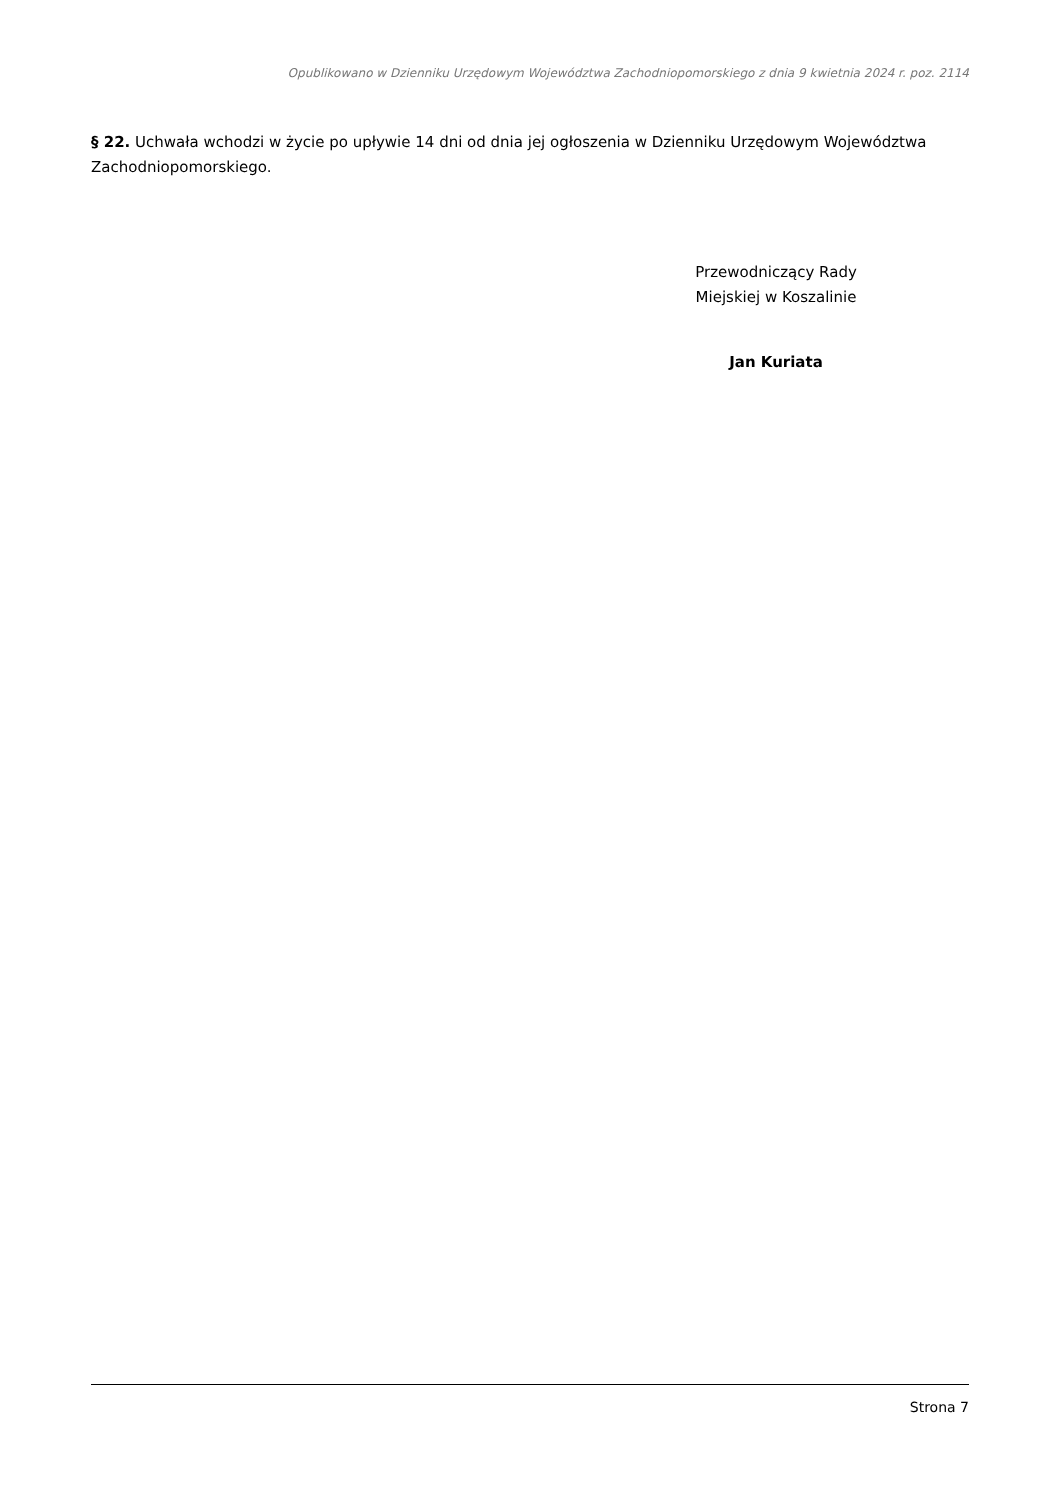Opublikowano w Dzienniku Urzędowym Województwa Zachodniopomorskiego z dnia 9 kwietnia 2024 r. poz. 2114
§ 22. Uchwała wchodzi w życie po upływie 14 dni od dnia jej ogłoszenia w Dzienniku Urzędowym Województwa Zachodniopomorskiego.
Przewodniczący Rady
Miejskiej w Koszalinie
Jan Kuriata
Strona 7